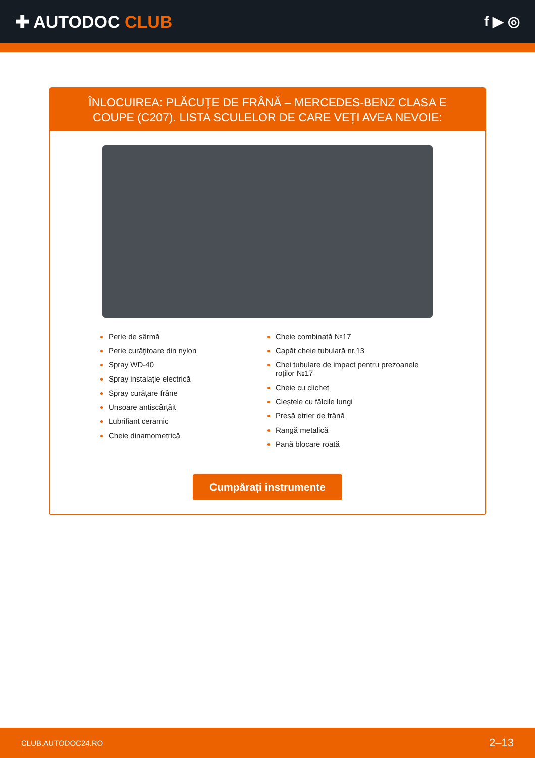✚ AUTODOC CLUB
f ▶ ◎
ÎNLOCUIREA: PLĂCUȚE DE FRÂNĂ – MERCEDES-BENZ CLASA E COUPE (C207). LISTA SCULELOR DE CARE VEȚI AVEA NEVOIE:
Perie de sârmă
Perie curăţitoare din nylon
Spray WD-40
Spray instalație electrică
Spray curățare frâne
Unsoare antiscârțâit
Lubrifiant ceramic
Cheie dinamometrică
Cheie combinată №17
Capăt cheie tubulară nr.13
Chei tubulare de impact pentru prezoanele roților №17
Cheie cu clichet
Cleștele cu fălcile lungi
Presă etrier de frână
Rangă metalică
Pană blocare roată
Cumpărați instrumente
CLUB.AUTODOC24.RO 2–13